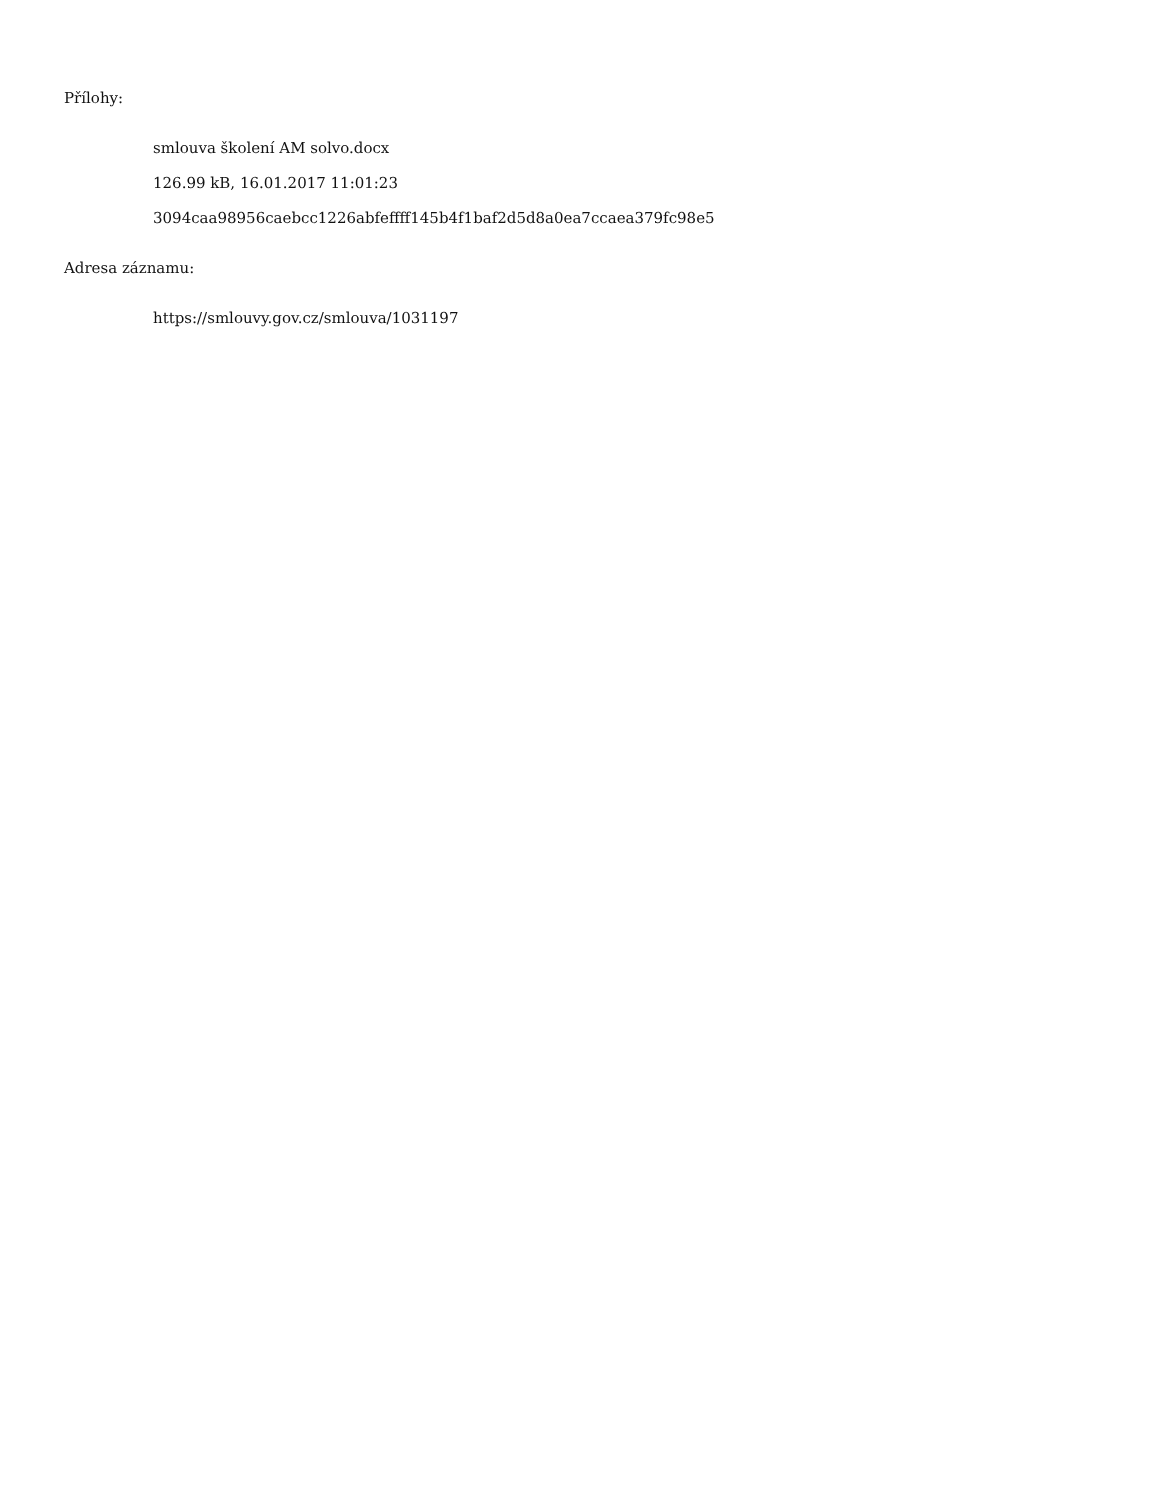Přílohy:
smlouva školení AM solvo.docx
126.99 kB, 16.01.2017 11:01:23
3094caa98956caebcc1226abfeffff145b4f1baf2d5d8a0ea7ccaea379fc98e5
Adresa záznamu:
https://smlouvy.gov.cz/smlouva/1031197